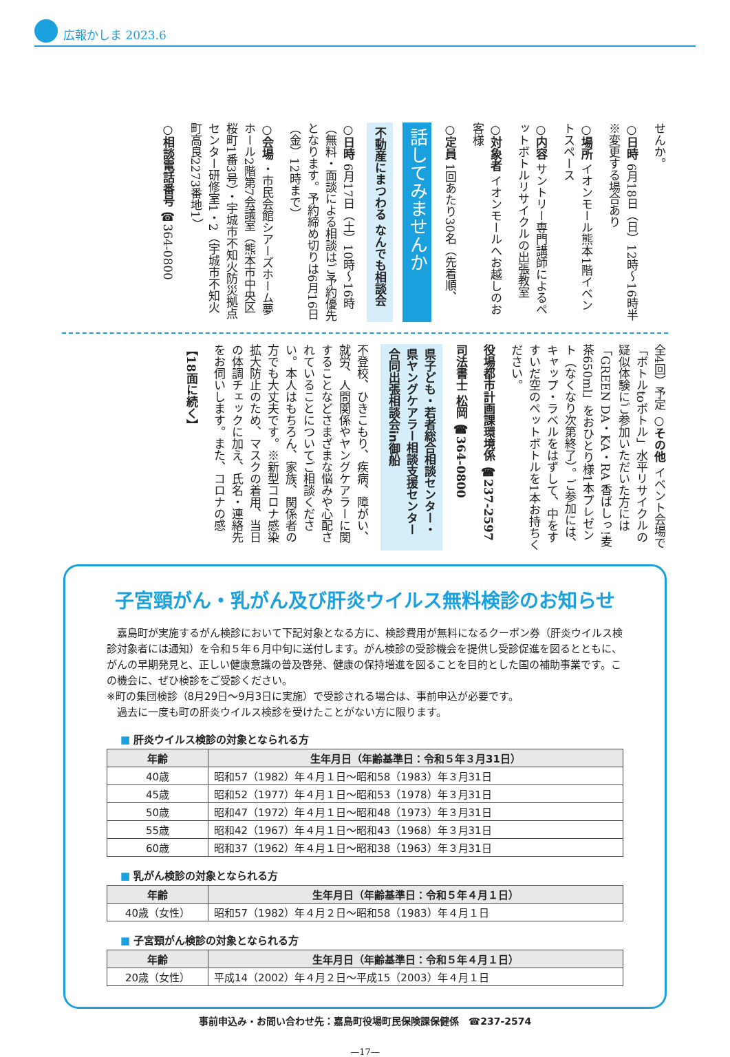広報かしま 2023.6
せんか。
○日時 6月18日（日）12時～16時半 ※変更する場合あり
○場所 イオンモール熊本1階イベントスペース
○内容 サントリー専門講師によるペットボトルリサイクルの出張教室
○対象者 イオンモールへお越しのお客様
○定員 1回あたり30名（先着順、
話してみませんか
不動産にまつわる なんでも相談会
○日時 6月17日（土）10時～16時（無料・面談による相談はご予約優先となります。予約締め切りは6月16日（金）12時まで）
○会場 ・市民会館シアーズホーム夢ホール2階第7会議室（熊本市中央区桜町1番3号）・宇城市不知火防災拠点センター研修室1・2（宇城市不知火町高良2273番地1）
○相談電話番号 ☎364-0800
全4回）予定 ○その他 イベント会場で「ボトルtoボトル」水平リサイクルの疑似体験にご参加いただいた方には「GREEN DA・KA・RA 香ばしっ!麦茶650ml」をおひとり様1本プレゼント（なくなり次第終了）。ご参加には、キャップ・ラベルをはずして、中をすすいだ空のペットボトルを1本お持ちください。
役場都市計画課環境係 ☎237-2597
司法書士 松岡 ☎364-0800
県子ども・若者総合相談センター・県ヤングケアラー相談支援センター合同出張相談会in御船
不登校、ひきこもり、疾病、障がい、就労、人間関係やヤングケアラーに関することなどさまざまな悩みや心配されていることについてご相談ください。本人はもちろん、家族、関係者の方でも大丈夫です。※新型コロナ感染拡大防止のため、マスクの着用、当日の体調チェックに加え、氏名・連絡先をお伺いします。また、コロナの感
【18面に続く】
子宮頸がん・乳がん及び肝炎ウイルス無料検診のお知らせ
　嘉島町が実施するがん検診において下記対象となる方に、検診費用が無料になるクーポン券（肝炎ウイルス検診対象者には通知）を令和５年６月中旬に送付します。がん検診の受診機会を提供し受診促進を図るとともに、がんの早期発見と、正しい健康意識の普及啓発、健康の保持増進を図ることを目的とした国の補助事業です。この機会に、ぜひ検診をご受診ください。
※町の集団検診（8月29日～9月3日に実施）で受診される場合は、事前申込が必要です。
　過去に一度も町の肝炎ウイルス検診を受けたことがない方に限ります。
■ 肝炎ウイルス検診の対象となられる方
| 年齢 | 生年月日（年齢基準日：令和５年３月31日） |
| --- | --- |
| 40歳 | 昭和57（1982）年４月１日～昭和58（1983）年３月31日 |
| 45歳 | 昭和52（1977）年４月１日～昭和53（1978）年３月31日 |
| 50歳 | 昭和47（1972）年４月１日～昭和48（1973）年３月31日 |
| 55歳 | 昭和42（1967）年４月１日～昭和43（1968）年３月31日 |
| 60歳 | 昭和37（1962）年４月１日～昭和38（1963）年３月31日 |
■ 乳がん検診の対象となられる方
| 年齢 | 生年月日（年齢基準日：令和５年４月１日） |
| --- | --- |
| 40歳（女性） | 昭和57（1982）年４月２日～昭和58（1983）年４月１日 |
■ 子宮頸がん検診の対象となられる方
| 年齢 | 生年月日（年齢基準日：令和５年４月１日） |
| --- | --- |
| 20歳（女性） | 平成14（2002）年４月２日～平成15（2003）年４月１日 |
事前申込み・お問い合わせ先：嘉島町役場町民保険課保健係　☎237-2574
—17—